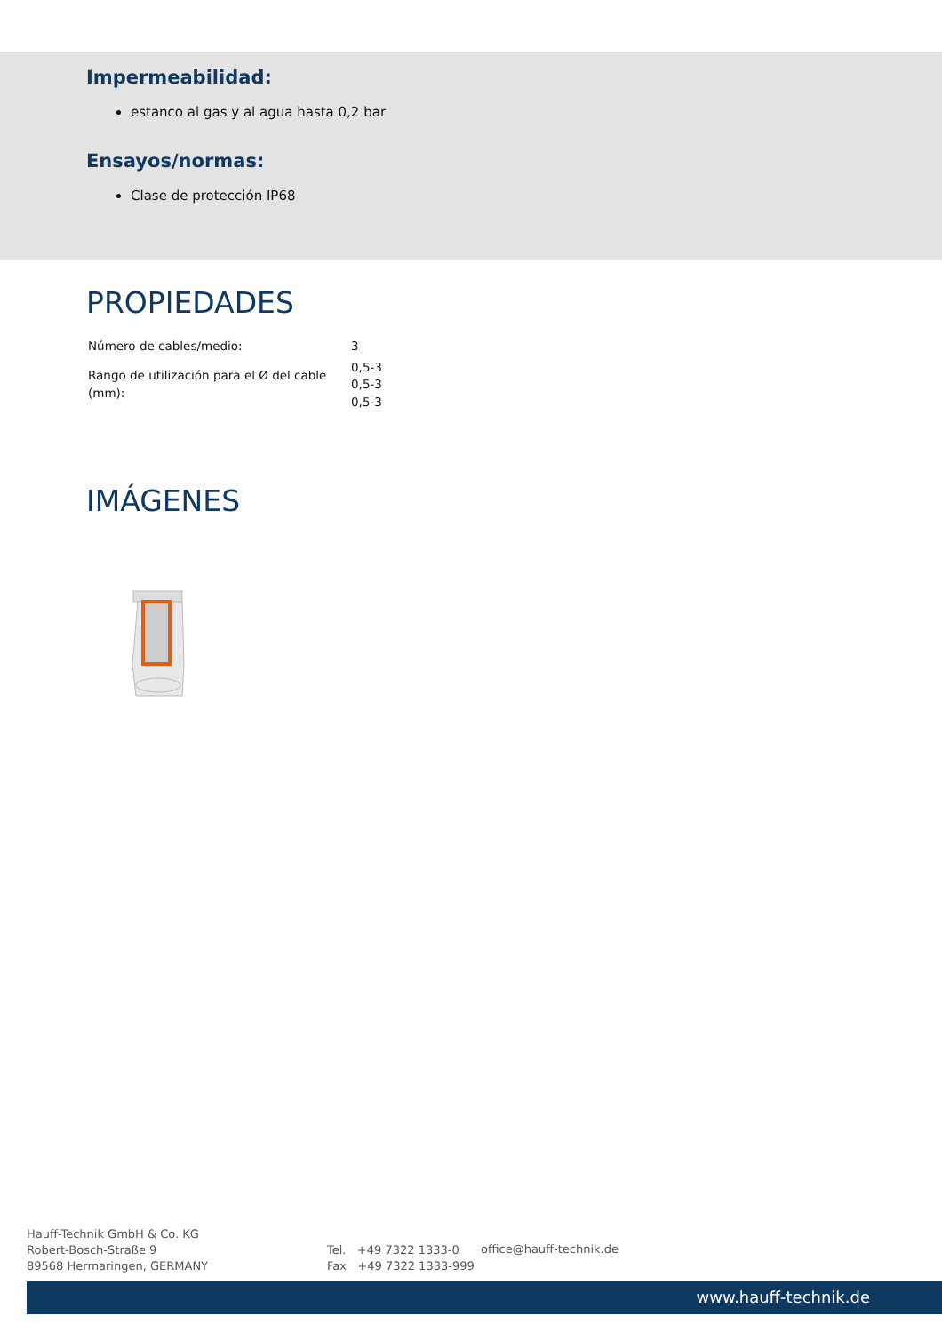Impermeabilidad:
estanco al gas y al agua hasta 0,2 bar
Ensayos/normas:
Clase de protección IP68
PROPIEDADES
| Número de cables/medio: | 3 |
| Rango de utilización para el Ø del cable (mm): | 0,5-3 0,5-3 0,5-3 |
IMÁGENES
Hauff-Technik GmbH & Co. KG
Robert-Bosch-Straße 9
89568 Hermaringen, GERMANY
Tel. +49 7322 1333-0
Fax +49 7322 1333-999
office@hauff-technik.de
www.hauff-technik.de